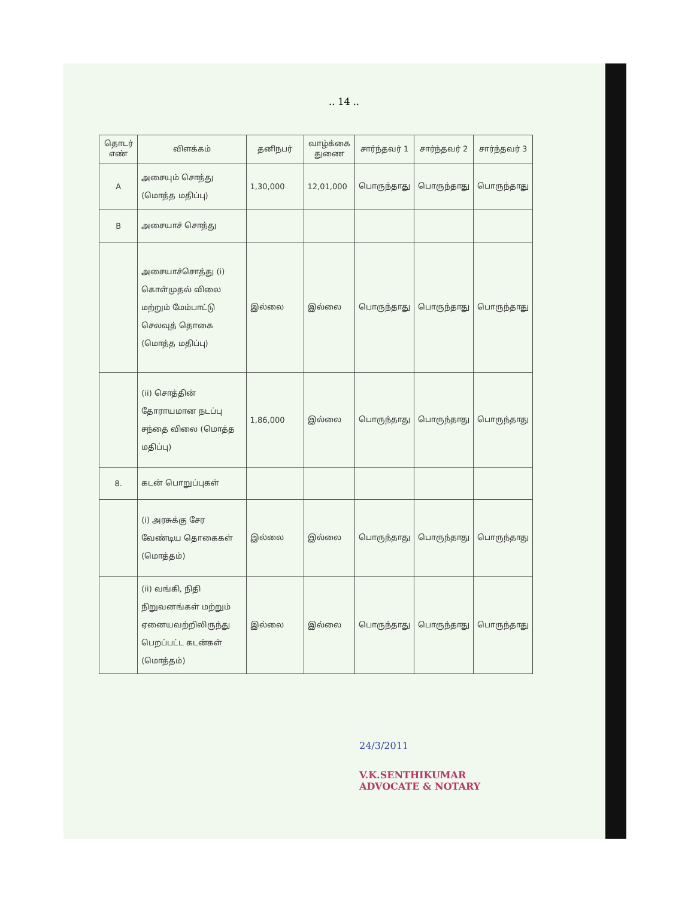.. 14 ..
| தொடர் எண் | விளக்கம் | தனிநபர் | வாழ்க்கை துணை | சார்ந்தவர் 1 | சார்ந்தவர் 2 | சார்ந்தவர் 3 |
| --- | --- | --- | --- | --- | --- | --- |
| A | அசையும் சொத்து (மொத்த மதிப்பு) | 1,30,000 | 12,01,000 | பொருந்தாது | பொருந்தாது | பொருந்தாது |
| B | அசையாச் சொத்து | | | | | |
| | அசையாச்சொத்து (i) கொள்முதல் விலை மற்றும் மேம்பாட்டு செலவுத் தொகை (மொத்த மதிப்பு) | இல்லை | இல்லை | பொருந்தாது | பொருந்தாது | பொருந்தாது |
| | (ii) சொத்தின் தோராயமான நடப்பு சந்தை விலை (மொத்த மதிப்பு) | 1,86,000 | இல்லை | பொருந்தாது | பொருந்தாது | பொருந்தாது |
| 8. | கடன் பொறுப்புகள் | | | | | |
| | (i) அரசுக்கு சேர வேண்டிய தொகைகள் (மொத்தம்) | இல்லை | இல்லை | பொருந்தாது | பொருந்தாது | பொருந்தாது |
| | (ii) வங்கி, நிதி நிறுவனங்கள் மற்றும் ஏனையவற்றிலிருந்து பெறப்பட்ட கடன்கள் (மொத்தம்) | இல்லை | இல்லை | பொருந்தாது | பொருந்தாது | பொருந்தாது |
24/3/2011
V.K.SENTHIKUMAR
ADVOCATE & NOTARY